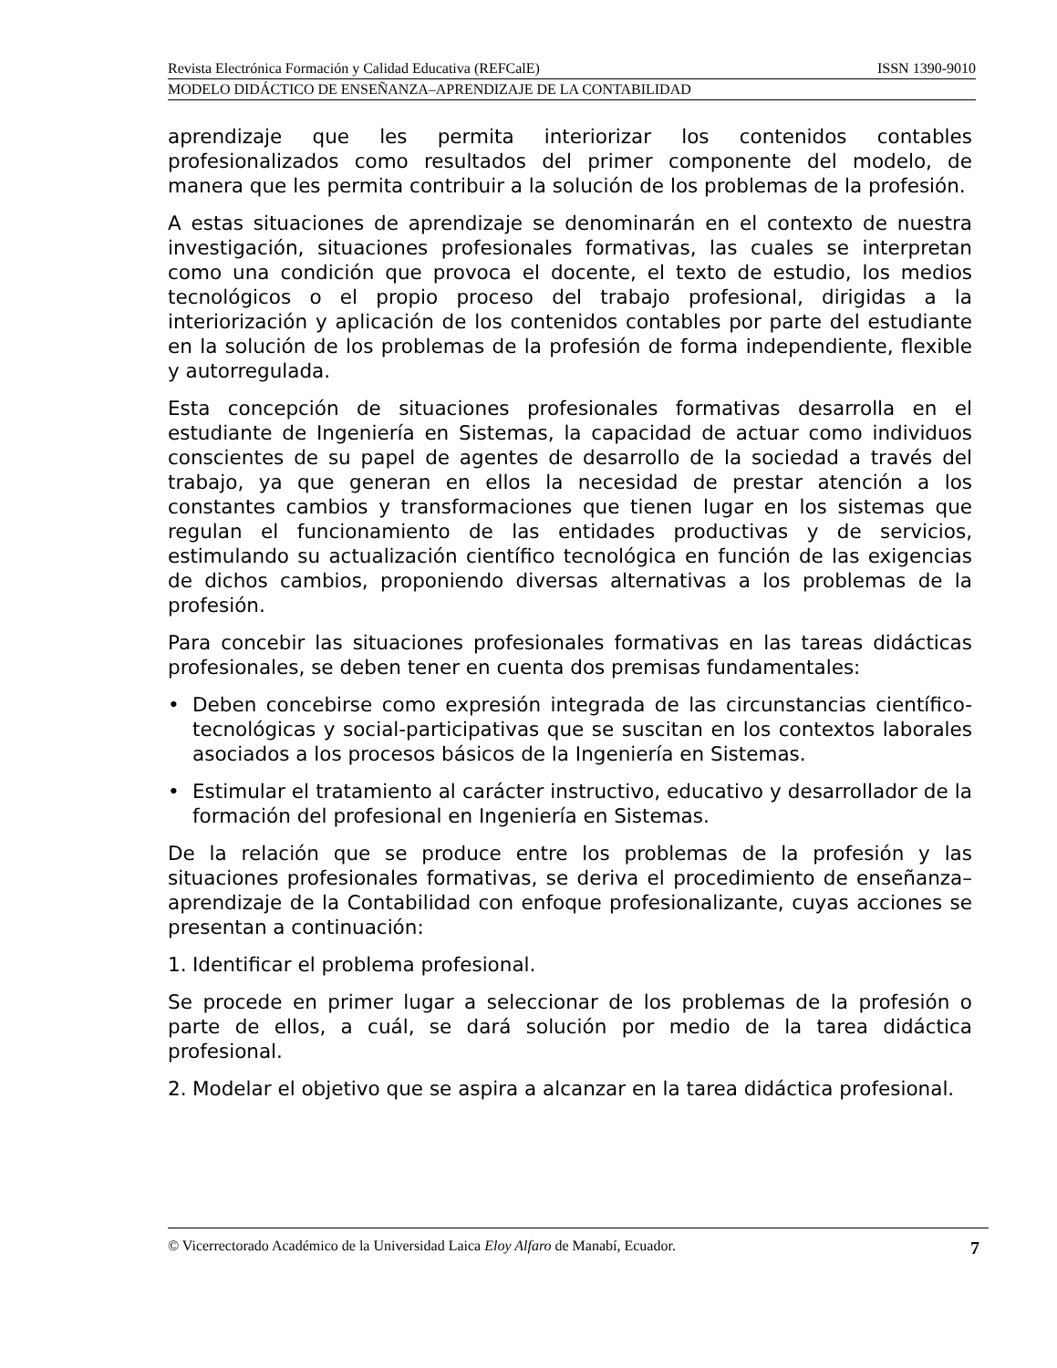Revista Electrónica Formación y Calidad Educativa (REFCalE) ISSN 1390-9010
MODELO DIDÁCTICO DE ENSEÑANZA–APRENDIZAJE DE LA CONTABILIDAD
aprendizaje que les permita interiorizar los contenidos contables profesionalizados como resultados del primer componente del modelo, de manera que les permita contribuir a la solución de los problemas de la profesión.
A estas situaciones de aprendizaje se denominarán en el contexto de nuestra investigación, situaciones profesionales formativas, las cuales se interpretan como una condición que provoca el docente, el texto de estudio, los medios tecnológicos o el propio proceso del trabajo profesional, dirigidas a la interiorización y aplicación de los contenidos contables por parte del estudiante en la solución de los problemas de la profesión de forma independiente, flexible y autorregulada.
Esta concepción de situaciones profesionales formativas desarrolla en el estudiante de Ingeniería en Sistemas, la capacidad de actuar como individuos conscientes de su papel de agentes de desarrollo de la sociedad a través del trabajo, ya que generan en ellos la necesidad de prestar atención a los constantes cambios y transformaciones que tienen lugar en los sistemas que regulan el funcionamiento de las entidades productivas y de servicios, estimulando su actualización científico tecnológica en función de las exigencias de dichos cambios, proponiendo diversas alternativas a los problemas de la profesión.
Para concebir las situaciones profesionales formativas en las tareas didácticas profesionales, se deben tener en cuenta dos premisas fundamentales:
• Deben concebirse como expresión integrada de las circunstancias científico-tecnológicas y social-participativas que se suscitan en los contextos laborales asociados a los procesos básicos de la Ingeniería en Sistemas.
• Estimular el tratamiento al carácter instructivo, educativo y desarrollador de la formación del profesional en Ingeniería en Sistemas.
De la relación que se produce entre los problemas de la profesión y las situaciones profesionales formativas, se deriva el procedimiento de enseñanza–aprendizaje de la Contabilidad con enfoque profesionalizante, cuyas acciones se presentan a continuación:
1. Identificar el problema profesional.
Se procede en primer lugar a seleccionar de los problemas de la profesión o parte de ellos, a cuál, se dará solución por medio de la tarea didáctica profesional.
2. Modelar el objetivo que se aspira a alcanzar en la tarea didáctica profesional.
© Vicerrectorado Académico de la Universidad Laica Eloy Alfaro de Manabí, Ecuador. 7